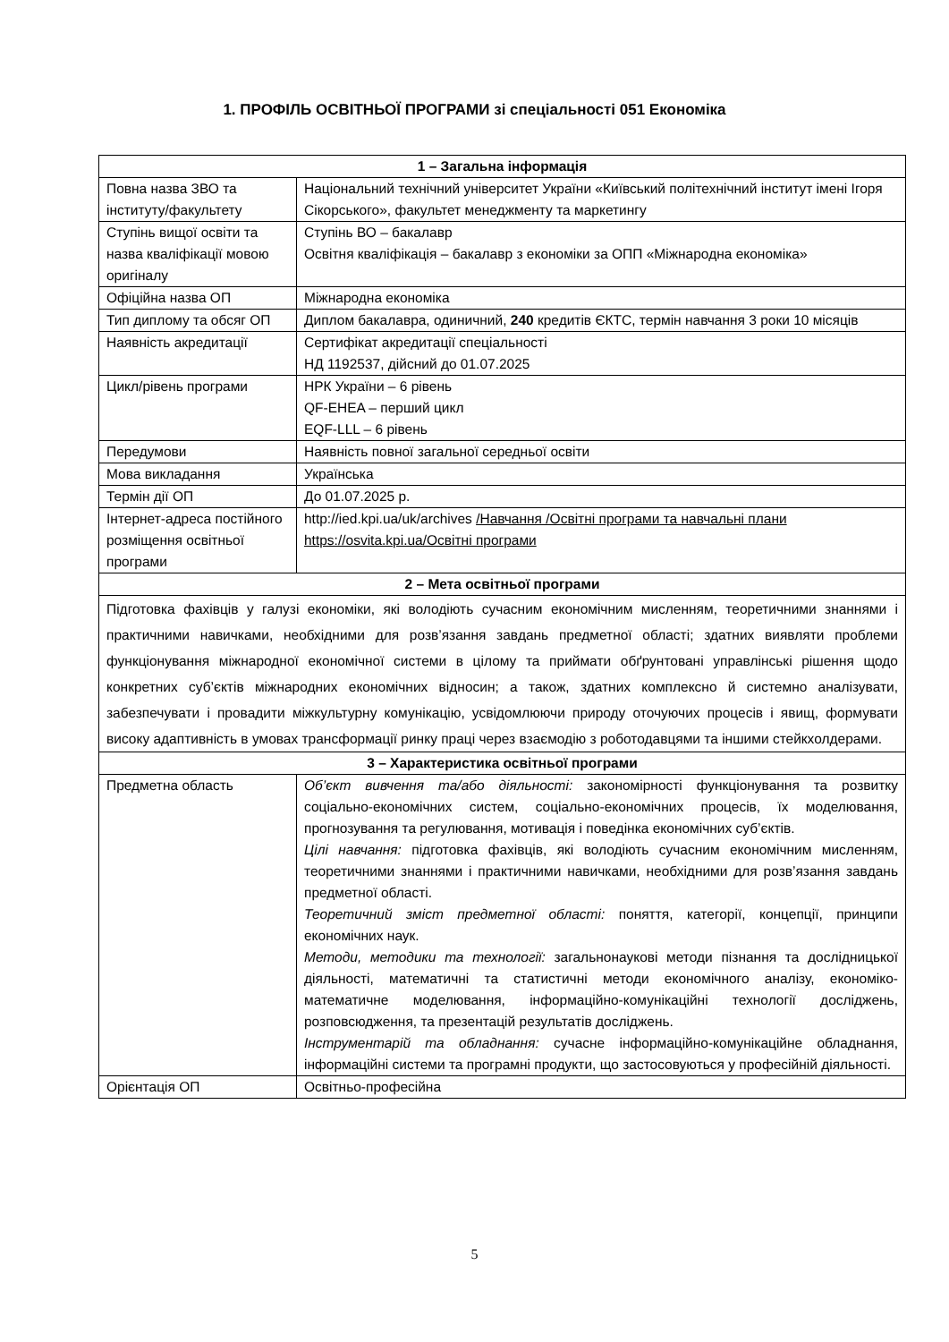1. ПРОФІЛЬ ОСВІТНЬОЇ ПРОГРАМИ зі спеціальності 051 Економіка
| 1 – Загальна інформація | |
| --- | --- |
| Повна назва ЗВО та інституту/факультету | Національний технічний університет України «Київський політехнічний інститут імені Ігоря Сікорського», факультет менеджменту та маркетингу |
| Ступінь вищої освіти та назва кваліфікації мовою оригіналу | Ступінь ВО – бакалавр Освітня кваліфікація – бакалавр з економіки за ОПП «Міжнародна економіка» |
| Офіційна назва ОП | Міжнародна економіка |
| Тип диплому та обсяг ОП | Диплом бакалавра, одиничний, 240 кредитів ЄКТС, термін навчання 3 роки 10 місяців |
| Наявність акредитації | Сертифікат акредитації спеціальності НД 1192537, дійсний до 01.07.2025 |
| Цикл/рівень програми | НРК України – 6 рівень QF-EHEA – перший цикл EQF-LLL – 6 рівень |
| Передумови | Наявність повної загальної середньої освіти |
| Мова викладання | Українська |
| Термін дії ОП | До 01.07.2025 р. |
| Інтернет-адреса постійного розміщення освітньої програми | http://ied.kpi.ua/uk/archives /Навчання /Освітні програми та навчальні плани https://osvita.kpi.ua/Освітні програми |
| 2 – Мета освітньої програми | |
| Підготовка фахівців у галузі економіки, які володіють сучасним економічним мисленням, теоретичними знаннями і практичними навичками, необхідними для розв’язання завдань предметної області; здатних виявляти проблеми функціонування міжнародної економічної системи в цілому та приймати обґрунтовані управлінські рішення щодо конкретних суб’єктів міжнародних економічних відносин; а також, здатних комплексно й системно аналізувати, забезпечувати і провадити міжкультурну комунікацію, усвідомлюючи природу оточуючих процесів і явищ, формувати високу адаптивність в умовах трансформації ринку праці через взаємодію з роботодавцями та іншими стейкхолдерами. | |
| 3 – Характеристика освітньої програми | |
| Предметна область | Об’єкт вивчення та/або діяльності: закономірності функціонування та розвитку соціально-економічних систем, соціально-економічних процесів, їх моделювання, прогнозування та регулювання, мотивація і поведінка економічних суб’єктів. Цілі навчання: підготовка фахівців, які володіють сучасним економічним мисленням, теоретичними знаннями і практичними навичками, необхідними для розв’язання завдань предметної області. Теоретичний зміст предметної області: поняття, категорії, концепції, принципи економічних наук. Методи, методики та технології: загальнонаукові методи пізнання та дослідницької діяльності, математичні та статистичні методи економічного аналізу, економіко-математичне моделювання, інформаційно-комунікаційні технології досліджень, розповсюдження, та презентацій результатів досліджень. Інструментарій та обладнання: сучасне інформаційно-комунікаційне обладнання, інформаційні системи та програмні продукти, що застосовуються у професійній діяльності. |
| Орієнтація ОП | Освітньо-професійна |
5